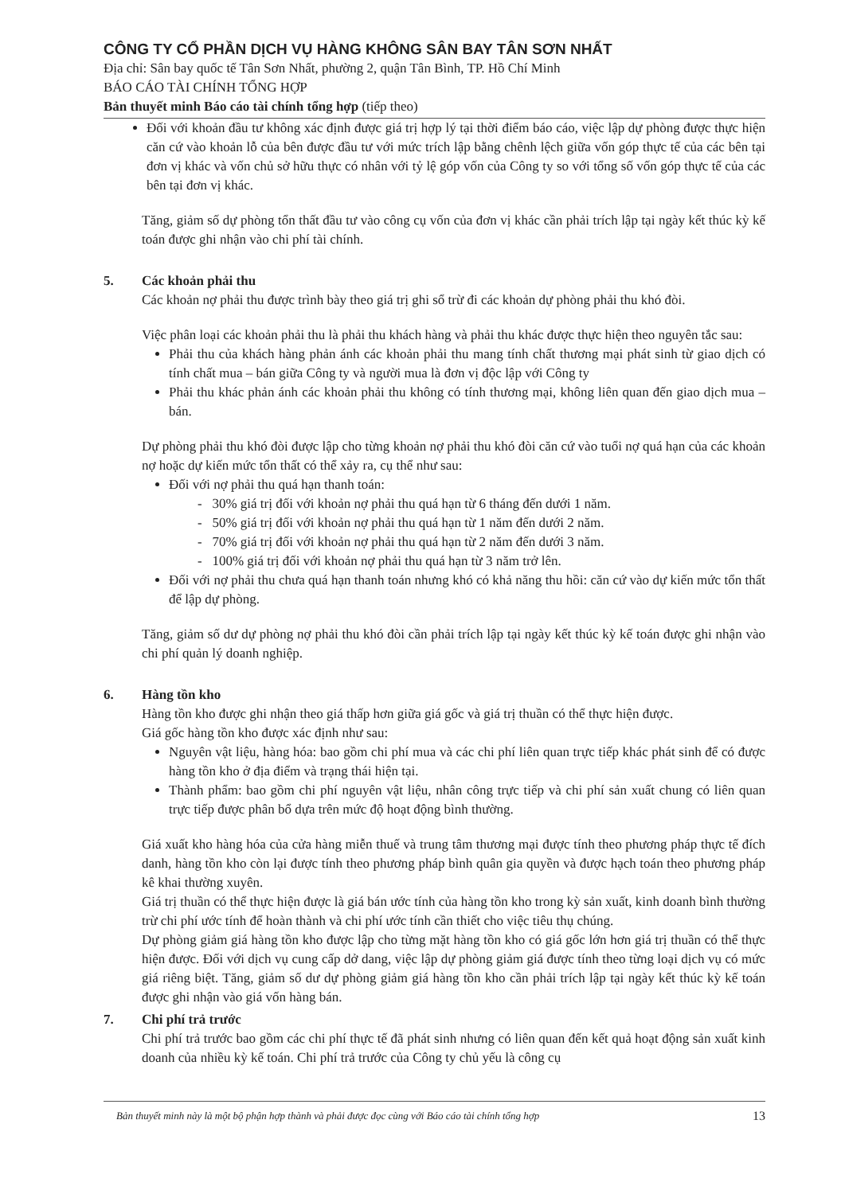CÔNG TY CỔ PHẦN DỊCH VỤ HÀNG KHÔNG SÂN BAY TÂN SƠN NHẤT
Địa chỉ: Sân bay quốc tế Tân Sơn Nhất, phường 2, quận Tân Bình, TP. Hồ Chí Minh
BÁO CÁO TÀI CHÍNH TỔNG HỢP
Bản thuyết minh Báo cáo tài chính tổng hợp (tiếp theo)
Đối với khoản đầu tư không xác định được giá trị hợp lý tại thời điểm báo cáo, việc lập dự phòng được thực hiện căn cứ vào khoản lỗ của bên được đầu tư với mức trích lập bằng chênh lệch giữa vốn góp thực tế của các bên tại đơn vị khác và vốn chủ sở hữu thực có nhân với tỷ lệ góp vốn của Công ty so với tổng số vốn góp thực tế của các bên tại đơn vị khác.
Tăng, giảm số dự phòng tổn thất đầu tư vào công cụ vốn của đơn vị khác cần phải trích lập tại ngày kết thúc kỳ kế toán được ghi nhận vào chi phí tài chính.
5. Các khoản phải thu
Các khoản nợ phải thu được trình bày theo giá trị ghi sổ trừ đi các khoản dự phòng phải thu khó đòi.
Việc phân loại các khoản phải thu là phải thu khách hàng và phải thu khác được thực hiện theo nguyên tắc sau:
Phải thu của khách hàng phản ánh các khoản phải thu mang tính chất thương mại phát sinh từ giao dịch có tính chất mua – bán giữa Công ty và người mua là đơn vị độc lập với Công ty
Phải thu khác phản ánh các khoản phải thu không có tính thương mại, không liên quan đến giao dịch mua – bán.
Dự phòng phải thu khó đòi được lập cho từng khoản nợ phải thu khó đòi căn cứ vào tuổi nợ quá hạn của các khoản nợ hoặc dự kiến mức tổn thất có thể xảy ra, cụ thể như sau:
Đối với nợ phải thu quá hạn thanh toán:
- 30% giá trị đối với khoản nợ phải thu quá hạn từ 6 tháng đến dưới 1 năm.
- 50% giá trị đối với khoản nợ phải thu quá hạn từ 1 năm đến dưới 2 năm.
- 70% giá trị đối với khoản nợ phải thu quá hạn từ 2 năm đến dưới 3 năm.
- 100% giá trị đối với khoản nợ phải thu quá hạn từ 3 năm trở lên.
Đối với nợ phải thu chưa quá hạn thanh toán nhưng khó có khả năng thu hồi: căn cứ vào dự kiến mức tổn thất để lập dự phòng.
Tăng, giảm số dư dự phòng nợ phải thu khó đòi cần phải trích lập tại ngày kết thúc kỳ kế toán được ghi nhận vào chi phí quản lý doanh nghiệp.
6. Hàng tồn kho
Hàng tồn kho được ghi nhận theo giá thấp hơn giữa giá gốc và giá trị thuần có thể thực hiện được.
Giá gốc hàng tồn kho được xác định như sau:
Nguyên vật liệu, hàng hóa: bao gồm chi phí mua và các chi phí liên quan trực tiếp khác phát sinh để có được hàng tồn kho ở địa điểm và trạng thái hiện tại.
Thành phẩm: bao gồm chi phí nguyên vật liệu, nhân công trực tiếp và chi phí sản xuất chung có liên quan trực tiếp được phân bổ dựa trên mức độ hoạt động bình thường.
Giá xuất kho hàng hóa của cửa hàng miễn thuế và trung tâm thương mại được tính theo phương pháp thực tế đích danh, hàng tồn kho còn lại được tính theo phương pháp bình quân gia quyền và được hạch toán theo phương pháp kê khai thường xuyên.
Giá trị thuần có thể thực hiện được là giá bán ước tính của hàng tồn kho trong kỳ sản xuất, kinh doanh bình thường trừ chi phí ước tính để hoàn thành và chi phí ước tính cần thiết cho việc tiêu thụ chúng.
Dự phòng giảm giá hàng tồn kho được lập cho từng mặt hàng tồn kho có giá gốc lớn hơn giá trị thuần có thể thực hiện được. Đối với dịch vụ cung cấp dở dang, việc lập dự phòng giảm giá được tính theo từng loại dịch vụ có mức giá riêng biệt. Tăng, giảm số dư dự phòng giảm giá hàng tồn kho cần phải trích lập tại ngày kết thúc kỳ kế toán được ghi nhận vào giá vốn hàng bán.
7. Chi phí trả trước
Chi phí trả trước bao gồm các chi phí thực tế đã phát sinh nhưng có liên quan đến kết quả hoạt động sản xuất kinh doanh của nhiều kỳ kế toán. Chi phí trả trước của Công ty chủ yếu là công cụ
Bản thuyết minh này là một bộ phận hợp thành và phải được đọc cùng với Báo cáo tài chính tổng hợp 13